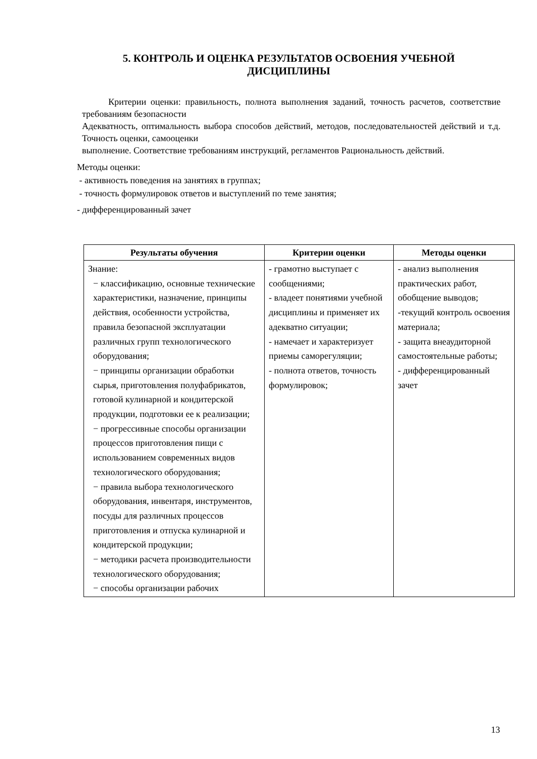5. КОНТРОЛЬ И ОЦЕНКА РЕЗУЛЬТАТОВ ОСВОЕНИЯ УЧЕБНОЙ ДИСЦИПЛИНЫ
Критерии оценки: правильность, полнота выполнения заданий, точность расчетов, соответствие требованиям безопасности
Адекватность, оптимальность выбора способов действий, методов, последовательностей действий и т.д. Точность оценки, самооценки
выполнение. Соответствие требованиям инструкций, регламентов Рациональность действий.
Методы оценки:
- активность поведения на занятиях в группах;
- точность формулировок ответов и выступлений по теме занятия;
- дифференцированный зачет
| Результаты обучения | Критерии оценки | Методы оценки |
| --- | --- | --- |
| Знание: − классификацию, основные технические характеристики, назначение, принципы действия, особенности устройства, правила безопасной эксплуатации различных групп технологического оборудования; − принципы организации обработки сырья, приготовления полуфабрикатов, готовой кулинарной и кондитерской продукции, подготовки ее к реализации; − прогрессивные способы организации процессов приготовления пищи с использованием современных видов технологического оборудования; − правила выбора технологического оборудования, инвентаря, инструментов, посуды для различных процессов приготовления и отпуска кулинарной и кондитерской продукции; − методики расчета производительности технологического оборудования; − способы организации рабочих | - грамотно выступает с сообщениями; - владеет понятиями учебной дисциплины и применяет их адекватно ситуации; - намечает и характеризует приемы саморегуляции; - полнота ответов, точность формулировок; | - анализ выполнения практических работ, обобщение выводов; -текущий контроль освоения материала; - защита внеаудиторной самостоятельные работы; - дифференцированный зачет |
13